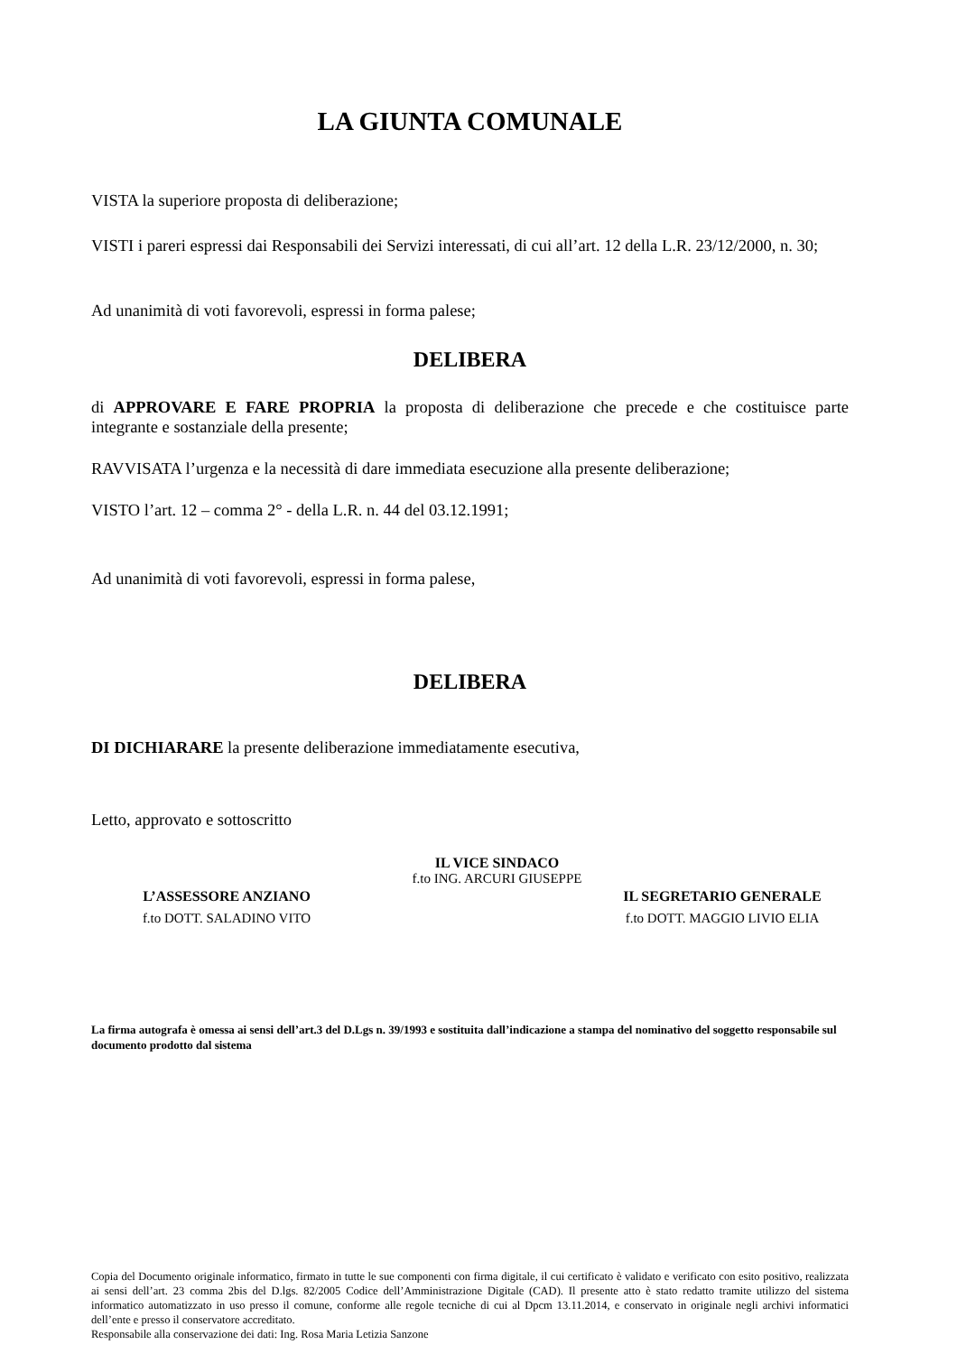LA GIUNTA COMUNALE
VISTA la superiore proposta di deliberazione;
VISTI i pareri espressi dai Responsabili dei Servizi interessati, di cui all’art. 12 della L.R. 23/12/2000, n. 30;
Ad unanimità di voti favorevoli, espressi in forma palese;
DELIBERA
di APPROVARE E FARE PROPRIA la proposta di deliberazione che precede e che costituisce parte integrante e sostanziale della presente;
RAVVISATA l’urgenza e la necessità di dare immediata esecuzione alla presente deliberazione;
VISTO l’art. 12 – comma 2° - della L.R. n. 44 del 03.12.1991;
Ad unanimità di voti favorevoli, espressi in forma palese,
DELIBERA
DI DICHIARARE la presente deliberazione immediatamente esecutiva,
Letto, approvato e sottoscritto
IL VICE SINDACO
f.to ING. ARCURI GIUSEPPE
L’ASSESSORE ANZIANO
f.to DOTT. SALADINO VITO
IL SEGRETARIO GENERALE
f.to DOTT. MAGGIO LIVIO ELIA
La firma autografa è omessa ai sensi dell’art.3 del D.Lgs n. 39/1993 e sostituita dall’indicazione a stampa del nominativo del soggetto responsabile sul documento prodotto dal sistema
Copia del Documento originale informatico, firmato in tutte le sue componenti con firma digitale, il cui certificato è validato e verificato con esito positivo, realizzata ai sensi dell’art. 23 comma 2bis del D.lgs. 82/2005 Codice dell’Amministrazione Digitale (CAD). Il presente atto è stato redatto tramite utilizzo del sistema informatico automatizzato in uso presso il comune, conforme alle regole tecniche di cui al Dpcm 13.11.2014, e conservato in originale negli archivi informatici dell’ente e presso il conservatore accreditato.
Responsabile alla conservazione dei dati: Ing. Rosa Maria Letizia Sanzone